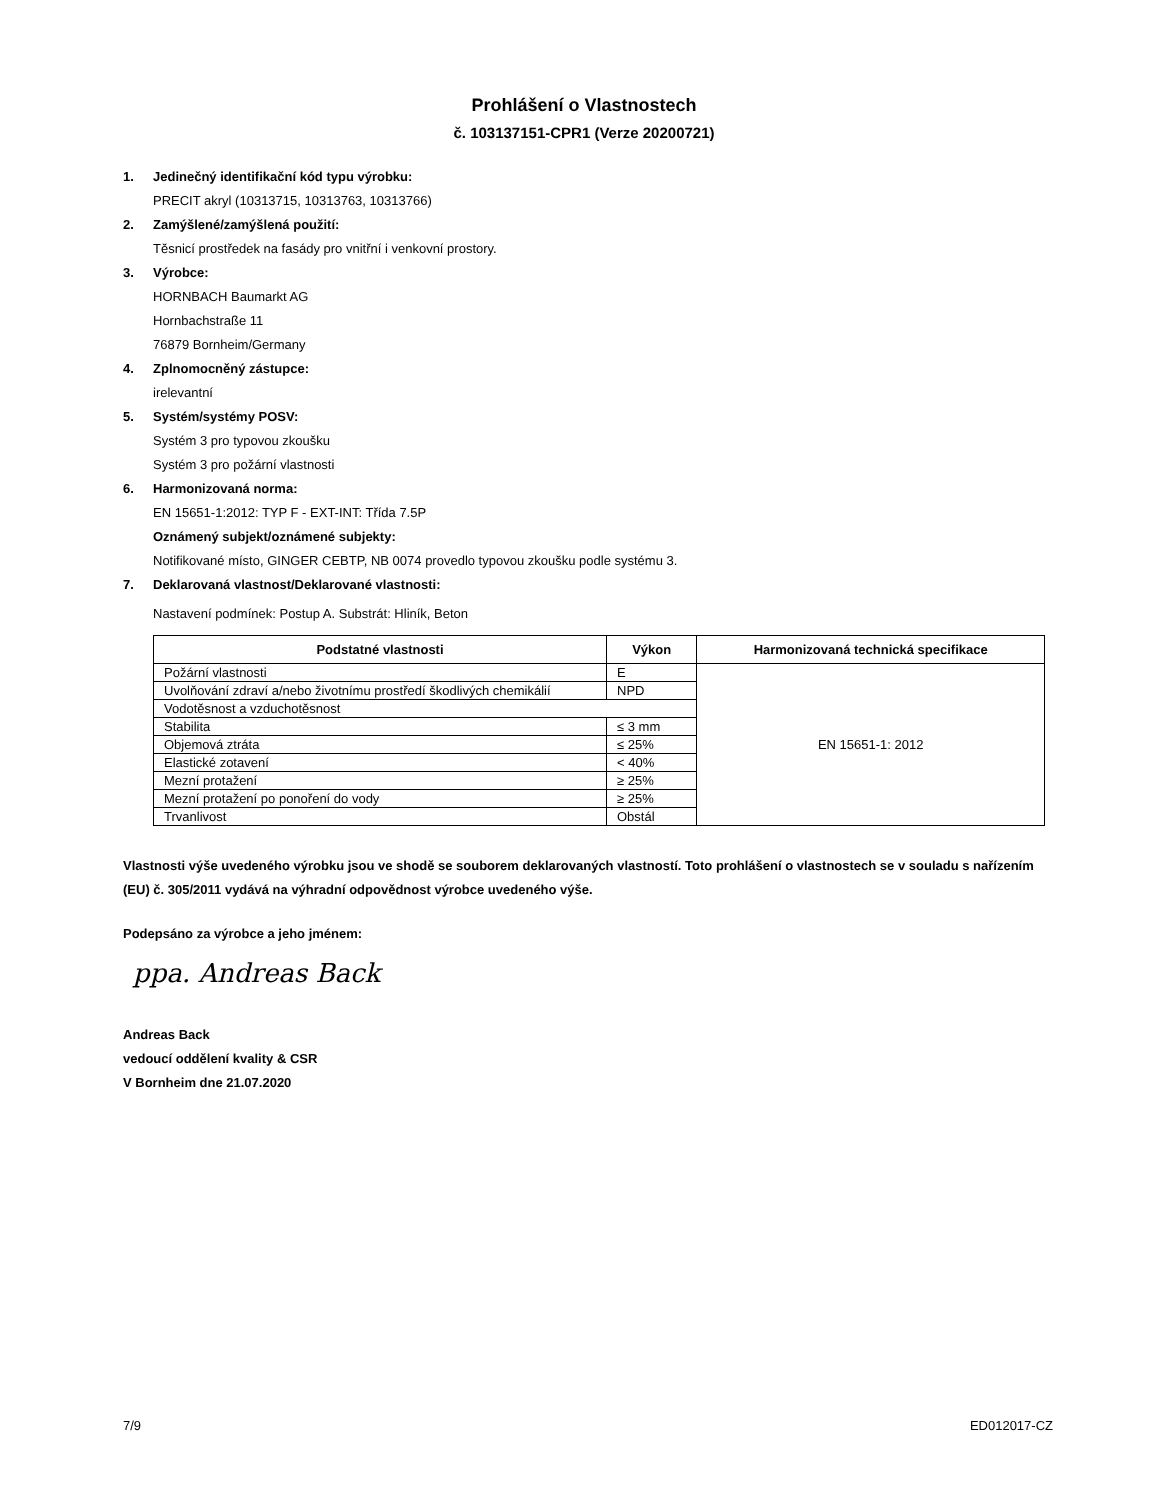Prohlášení o Vlastnostech
č. 103137151-CPR1 (Verze 20200721)
1. Jedinečný identifikační kód typu výrobku:
PRECIT akryl (10313715, 10313763, 10313766)
2. Zamýšlené/zamýšlená použití:
Těsnicí prostředek na fasády pro vnitřní i venkovní prostory.
3. Výrobce:
HORNBACH Baumarkt AG
Hornbachstraße 11
76879 Bornheim/Germany
4. Zplnomocněný zástupce:
irelevantní
5. Systém/systémy POSV:
Systém 3 pro typovou zkoušku
Systém 3 pro požární vlastnosti
6. Harmonizovaná norma:
EN 15651-1:2012: TYP F - EXT-INT: Třída 7.5P
Oznámený subjekt/oznámené subjekty:
Notifikované místo, GINGER CEBTP, NB 0074 provedlo typovou zkoušku podle systému 3.
7. Deklarovaná vlastnost/Deklarované vlastnosti:
Nastavení podmínek: Postup A. Substrát: Hliník, Beton
| Podstatné vlastnosti | Výkon | Harmonizovaná technická specifikace |
| --- | --- | --- |
| Požární vlastnosti | E | EN 15651-1: 2012 |
| Uvolňování zdraví a/nebo životnímu prostředí škodlivých chemikálií | NPD | |
| Vodotěsnost a vzduchotěsnost | | |
| Stabilita | ≤ 3 mm | |
| Objemová ztráta | ≤ 25% | |
| Elastické zotavení | < 40% | |
| Mezní protažení | ≥ 25% | |
| Mezní protažení po ponoření do vody | ≥ 25% | |
| Trvanlivost | Obstál | |
Vlastnosti výše uvedeného výrobku jsou ve shodě se souborem deklarovaných vlastností. Toto prohlášení o vlastnostech se v souladu s nařízením (EU) č. 305/2011 vydává na výhradní odpovědnost výrobce uvedeného výše.
Podepsáno za výrobce a jeho jménem:
ppa. Andreas Back
Andreas Back
vedoucí oddělení kvality & CSR
V Bornheim dne 21.07.2020
7/9 ED012017-CZ